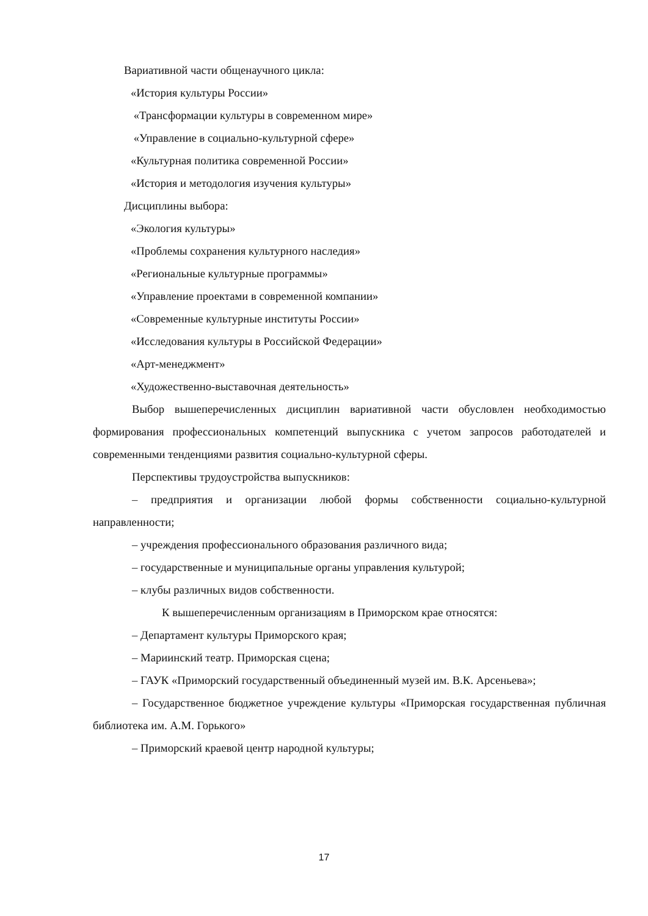Вариативной части общенаучного цикла:
«История культуры России»
«Трансформации культуры в современном мире»
«Управление в социально-культурной сфере»
«Культурная политика современной России»
«История и методология изучения культуры»
Дисциплины выбора:
«Экология культуры»
«Проблемы сохранения культурного наследия»
«Региональные культурные программы»
«Управление проектами в современной компании»
«Современные культурные институты России»
«Исследования культуры в Российской Федерации»
«Арт-менеджмент»
«Художественно-выставочная деятельность»
Выбор вышеперечисленных дисциплин вариативной части обусловлен необходимостью формирования профессиональных компетенций выпускника с учетом запросов работодателей и современными тенденциями развития социально-культурной сферы.
Перспективы трудоустройства выпускников:
– предприятия и организации любой формы собственности социально-культурной направленности;
– учреждения профессионального образования различного вида;
– государственные и муниципальные органы управления культурой;
– клубы различных видов собственности.
К вышеперечисленным организациям в Приморском крае относятся:
– Департамент культуры Приморского края;
– Мариинский театр. Приморская сцена;
– ГАУК «Приморский государственный объединенный музей им. В.К. Арсеньева»;
– Государственное бюджетное учреждение культуры «Приморская государственная публичная библиотека им. А.М. Горького»
– Приморский краевой центр народной культуры;
17